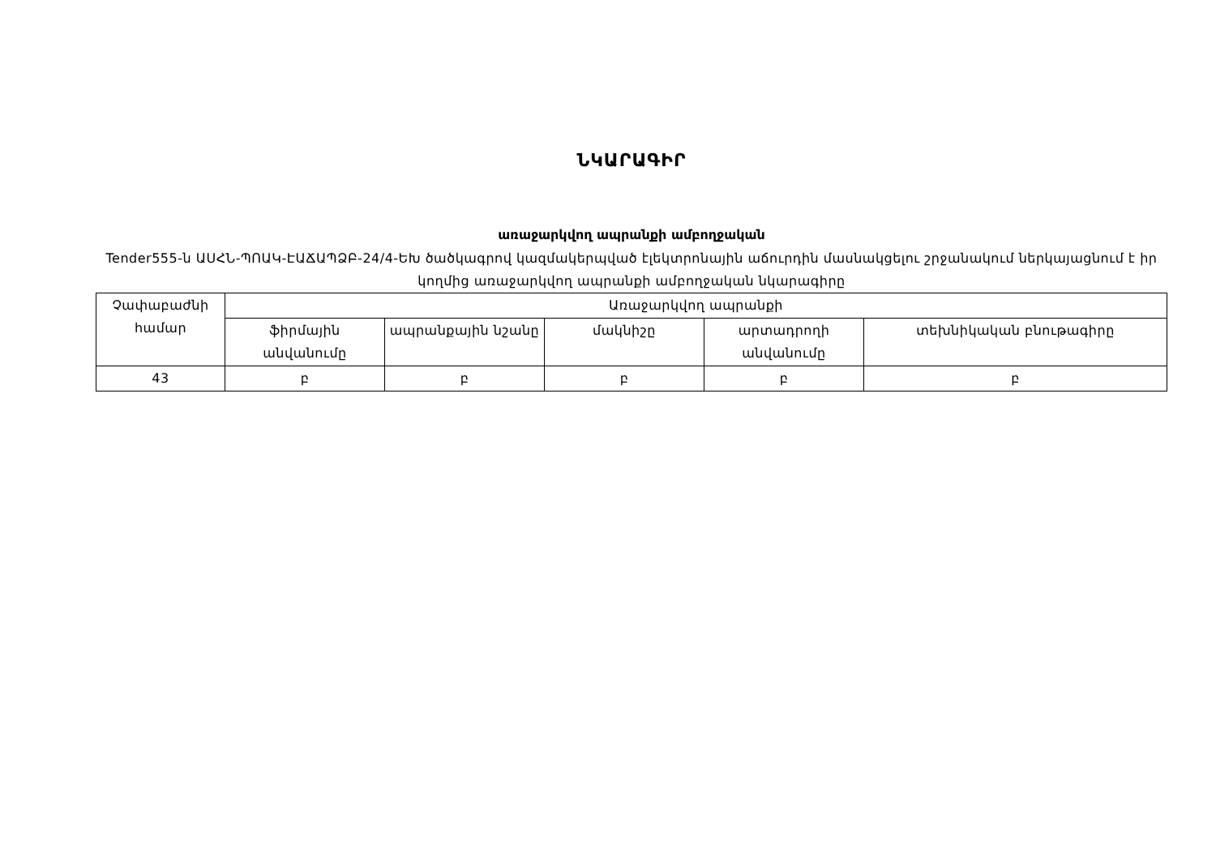ՆԿԱՐԱԳԻՐ
առաջարկվող ապրանքի ամբողջական
Tender555-ն ԱՍՀՆ-ՊՈԱԿ-ԷԱՃԱՊՁԲ-24/4-ԵԽ ծածկագրով կազմակերպված էլեկտրոնային աճուրդին մասնակցելու շրջանակում ներկայացնում է իր կողմից առաջարկվող ապրանքի ամբողջական նկարագիրը
| Չափաբաժնի համար | Առաջարկվող ապրանքի | | | | |
| --- | --- | --- | --- | --- | --- |
| | ֆիրմային անվանումը | ապրանքային նշանը | մակնիշը | արտադրողի անվանումը | տեխնիկական բնութագիրը |
| 43 | բ | բ | բ | բ | բ |